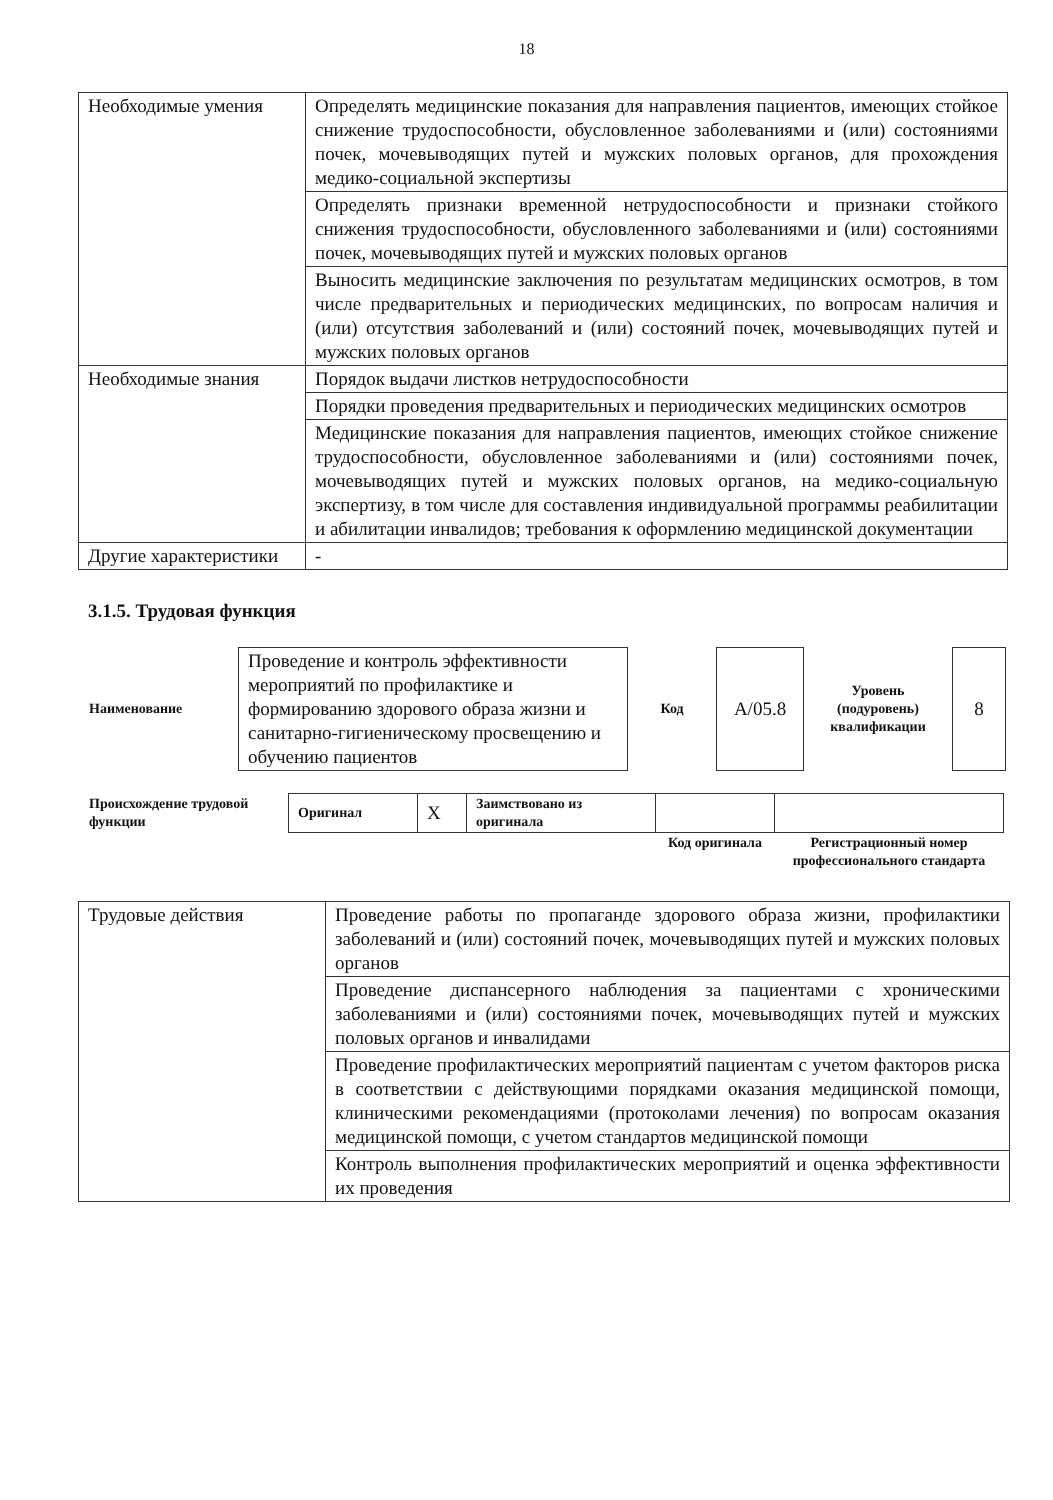18
| Необходимые умения | Определять медицинские показания для направления пациентов, имеющих стойкое снижение трудоспособности, обусловленное заболеваниями и (или) состояниями почек, мочевыводящих путей и мужских половых органов, для прохождения медико-социальной экспертизы |
| | Определять признаки временной нетрудоспособности и признаки стойкого снижения трудоспособности, обусловленного заболеваниями и (или) состояниями почек, мочевыводящих путей и мужских половых органов |
| | Выносить медицинские заключения по результатам медицинских осмотров, в том числе предварительных и периодических медицинских, по вопросам наличия и (или) отсутствия заболеваний и (или) состояний почек, мочевыводящих путей и мужских половых органов |
| Необходимые знания | Порядок выдачи листков нетрудоспособности |
| | Порядки проведения предварительных и периодических медицинских осмотров |
| | Медицинские показания для направления пациентов, имеющих стойкое снижение трудоспособности, обусловленное заболеваниями и (или) состояниями почек, мочевыводящих путей и мужских половых органов, на медико-социальную экспертизу, в том числе для составления индивидуальной программы реабилитации и абилитации инвалидов; требования к оформлению медицинской документации |
| Другие характеристики | - |
3.1.5. Трудовая функция
| Наименование | Проведение и контроль эффективности мероприятий по профилактике и формированию здорового образа жизни и санитарно-гигиеническому просвещению и обучению пациентов | Код | А/05.8 | Уровень (подуровень) квалификации | 8 |
| Происхождение трудовой функции | Оригинал | X | Заимствовано из оригинала | | |
| | | | | Код оригинала | Регистрационный номер профессионального стандарта |
| Трудовые действия | Проведение работы по пропаганде здорового образа жизни, профилактики заболеваний и (или) состояний почек, мочевыводящих путей и мужских половых органов |
| | Проведение диспансерного наблюдения за пациентами с хроническими заболеваниями и (или) состояниями почек, мочевыводящих путей и мужских половых органов и инвалидами |
| | Проведение профилактических мероприятий пациентам с учетом факторов риска в соответствии с действующими порядками оказания медицинской помощи, клиническими рекомендациями (протоколами лечения) по вопросам оказания медицинской помощи, с учетом стандартов медицинской помощи |
| | Контроль выполнения профилактических мероприятий и оценка эффективности их проведения |